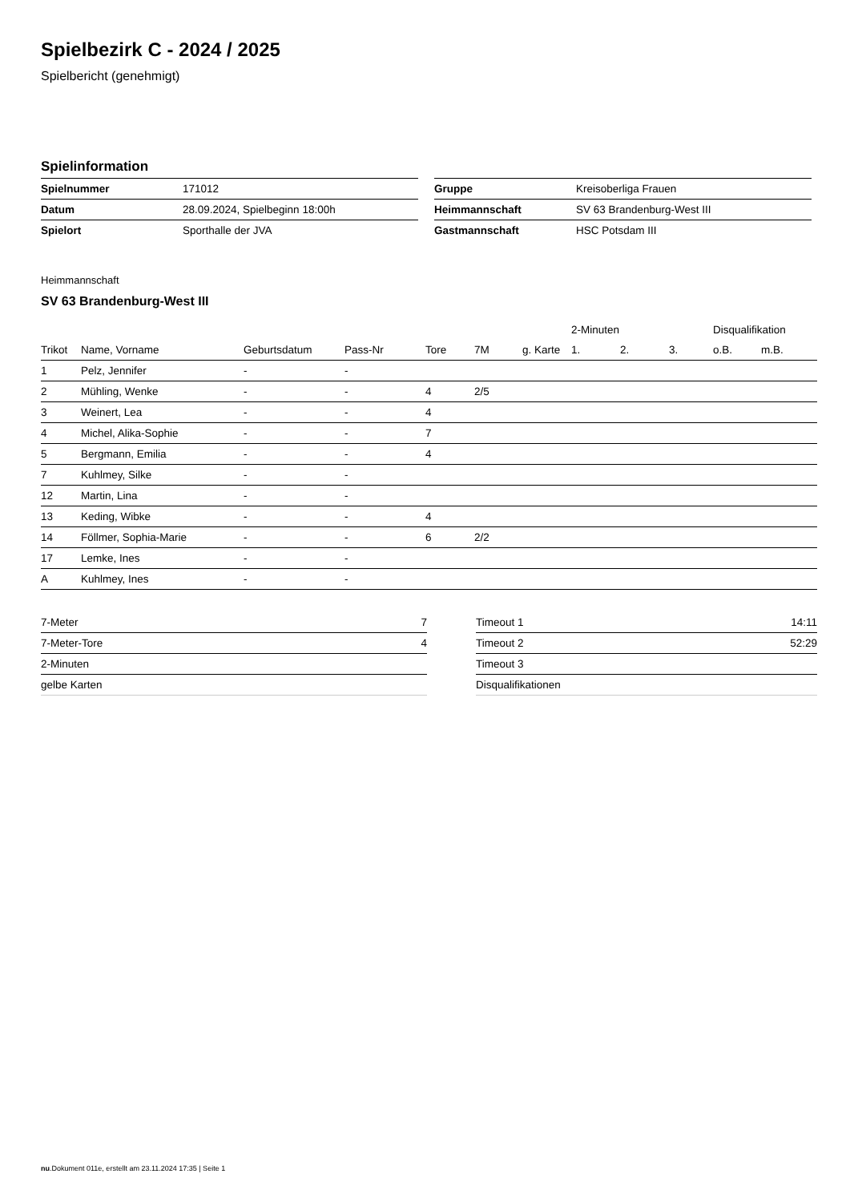Spielbezirk C - 2024 / 2025
Spielbericht (genehmigt)
Spielinformation
| Spielnummer | 171012 |
| Datum | 28.09.2024, Spielbeginn 18:00h |
| Spielort | Sporthalle der JVA |
| Gruppe | Kreisoberliga Frauen |
| Heimmannschaft | SV 63 Brandenburg-West III |
| Gastmannschaft | HSC Potsdam III |
Heimmannschaft
SV 63 Brandenburg-West III
| | | | | | | | 2-Minuten | | | Disqualifikation | |
| --- | --- | --- | --- | --- | --- | --- | --- | --- | --- | --- | --- |
| Trikot | Name, Vorname | Geburtsdatum | Pass-Nr | Tore | 7M | g. Karte | 1. | 2. | 3. | o.B. | m.B. |
| 1 | Pelz, Jennifer | - | - | | | | | | | | |
| 2 | Mühling, Wenke | - | - | 4 | 2/5 | | | | | | |
| 3 | Weinert, Lea | - | - | 4 | | | | | | | |
| 4 | Michel, Alika-Sophie | - | - | 7 | | | | | | | |
| 5 | Bergmann, Emilia | - | - | 4 | | | | | | | |
| 7 | Kuhlmey, Silke | - | - | | | | | | | | |
| 12 | Martin, Lina | - | - | | | | | | | | |
| 13 | Keding, Wibke | - | - | 4 | | | | | | | |
| 14 | Föllmer, Sophia-Marie | - | - | 6 | 2/2 | | | | | | |
| 17 | Lemke, Ines | - | - | | | | | | | | |
| A | Kuhlmey, Ines | - | - | | | | | | | | |
| 7-Meter | 7 |
| 7-Meter-Tore | 4 |
| 2-Minuten | |
| gelbe Karten | |
| Timeout 1 | 14:11 |
| Timeout 2 | 52:29 |
| Timeout 3 | |
| Disqualifikationen | |
nu.Dokument 011e, erstellt am 23.11.2024 17:35 | Seite 1